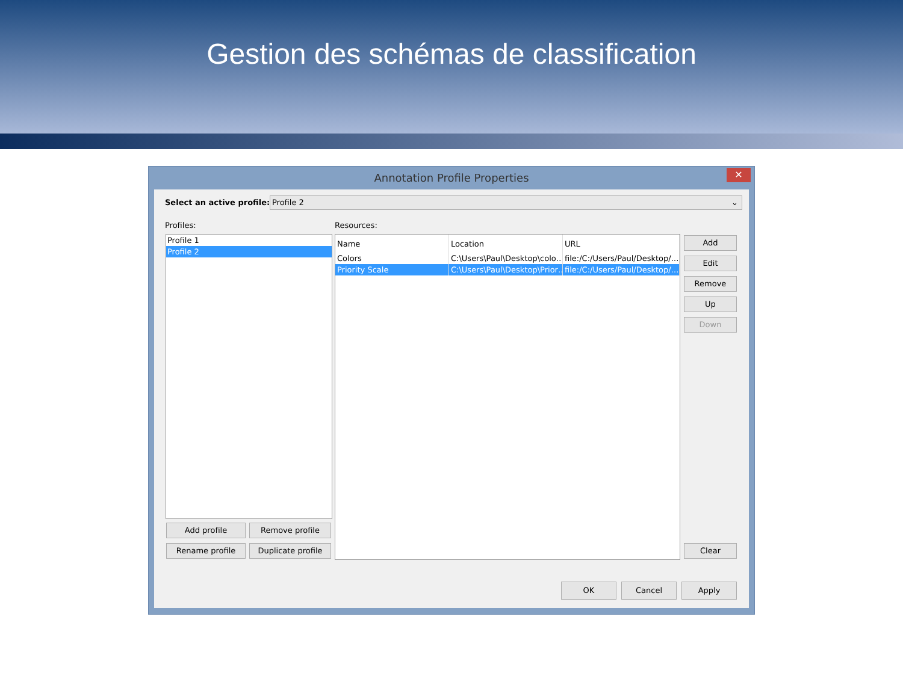Gestion des schémas de classification
Annotation Profile Properties
✕
Select an active profile: Profile 2 ⌄
Profiles: Resources:
Profile 1
Profile 2
Add profile Remove profile
Rename profile Duplicate profile
| Name | Location | URL |
| --- | --- | --- |
| Colors | C:\Users\Paul\Desktop\colo… | file:/C:/Users/Paul/Desktop/… |
| Priority Scale | C:\Users\Paul\Desktop\Prior… | file:/C:/Users/Paul/Desktop/… |
Add
Edit
Remove
Up
Down
Clear
OK Cancel Apply